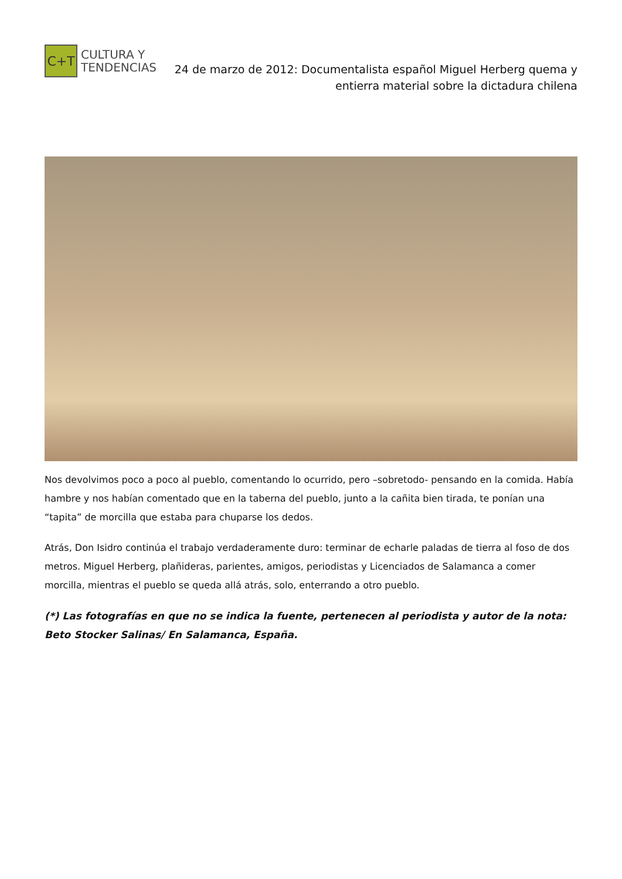C+T
CULTURA Y
TENDENCIAS
24 de marzo de 2012: Documentalista español Miguel Herberg quema y entierra material sobre la dictadura chilena
Nos devolvimos poco a poco al pueblo, comentando lo ocurrido, pero –sobretodo- pensando en la comida. Había hambre y nos habían comentado que en la taberna del pueblo, junto a la cañita bien tirada, te ponían una “tapita” de morcilla que estaba para chuparse los dedos.
Atrás, Don Isidro continúa el trabajo verdaderamente duro: terminar de echarle paladas de tierra al foso de dos metros. Miguel Herberg, plañideras, parientes, amigos, periodistas y Licenciados de Salamanca a comer morcilla, mientras el pueblo se queda allá atrás, solo, enterrando a otro pueblo.
(*) Las fotografías en que no se indica la fuente, pertenecen al periodista y autor de la nota: Beto Stocker Salinas/ En Salamanca, España.